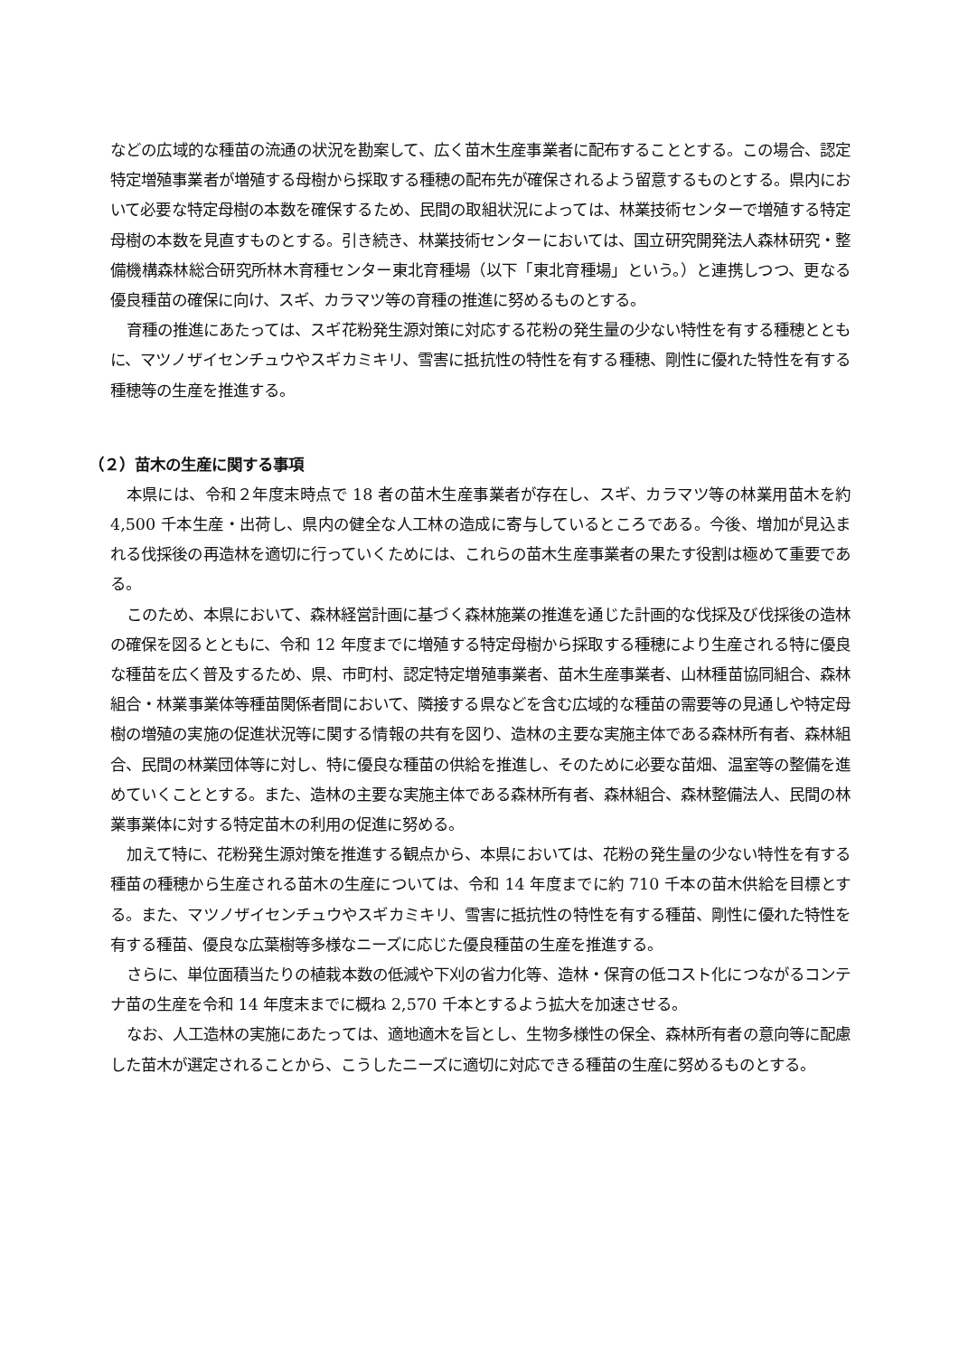などの広域的な種苗の流通の状況を勘案して、広く苗木生産事業者に配布することとする。この場合、認定特定増殖事業者が増殖する母樹から採取する種穂の配布先が確保されるよう留意するものとする。県内において必要な特定母樹の本数を確保するため、民間の取組状況によっては、林業技術センターで増殖する特定母樹の本数を見直すものとする。引き続き、林業技術センターにおいては、国立研究開発法人森林研究・整備機構森林総合研究所林木育種センター東北育種場（以下「東北育種場」という。）と連携しつつ、更なる優良種苗の確保に向け、スギ、カラマツ等の育種の推進に努めるものとする。
育種の推進にあたっては、スギ花粉発生源対策に対応する花粉の発生量の少ない特性を有する種穂とともに、マツノザイセンチュウやスギカミキリ、雪害に抵抗性の特性を有する種穂、剛性に優れた特性を有する種穂等の生産を推進する。
（２）苗木の生産に関する事項
本県には、令和２年度末時点で 18 者の苗木生産事業者が存在し、スギ、カラマツ等の林業用苗木を約 4,500 千本生産・出荷し、県内の健全な人工林の造成に寄与しているところである。今後、増加が見込まれる伐採後の再造林を適切に行っていくためには、これらの苗木生産事業者の果たす役割は極めて重要である。
このため、本県において、森林経営計画に基づく森林施業の推進を通じた計画的な伐採及び伐採後の造林の確保を図るとともに、令和 12 年度までに増殖する特定母樹から採取する種穂により生産される特に優良な種苗を広く普及するため、県、市町村、認定特定増殖事業者、苗木生産事業者、山林種苗協同組合、森林組合・林業事業体等種苗関係者間において、隣接する県などを含む広域的な種苗の需要等の見通しや特定母樹の増殖の実施の促進状況等に関する情報の共有を図り、造林の主要な実施主体である森林所有者、森林組合、民間の林業団体等に対し、特に優良な種苗の供給を推進し、そのために必要な苗畑、温室等の整備を進めていくこととする。また、造林の主要な実施主体である森林所有者、森林組合、森林整備法人、民間の林業事業体に対する特定苗木の利用の促進に努める。
加えて特に、花粉発生源対策を推進する観点から、本県においては、花粉の発生量の少ない特性を有する種苗の種穂から生産される苗木の生産については、令和 14 年度までに約 710 千本の苗木供給を目標とする。また、マツノザイセンチュウやスギカミキリ、雪害に抵抗性の特性を有する種苗、剛性に優れた特性を有する種苗、優良な広葉樹等多様なニーズに応じた優良種苗の生産を推進する。
さらに、単位面積当たりの植栽本数の低減や下刈の省力化等、造林・保育の低コスト化につながるコンテナ苗の生産を令和 14 年度末までに概ね 2,570 千本とするよう拡大を加速させる。
なお、人工造林の実施にあたっては、適地適木を旨とし、生物多様性の保全、森林所有者の意向等に配慮した苗木が選定されることから、こうしたニーズに適切に対応できる種苗の生産に努めるものとする。